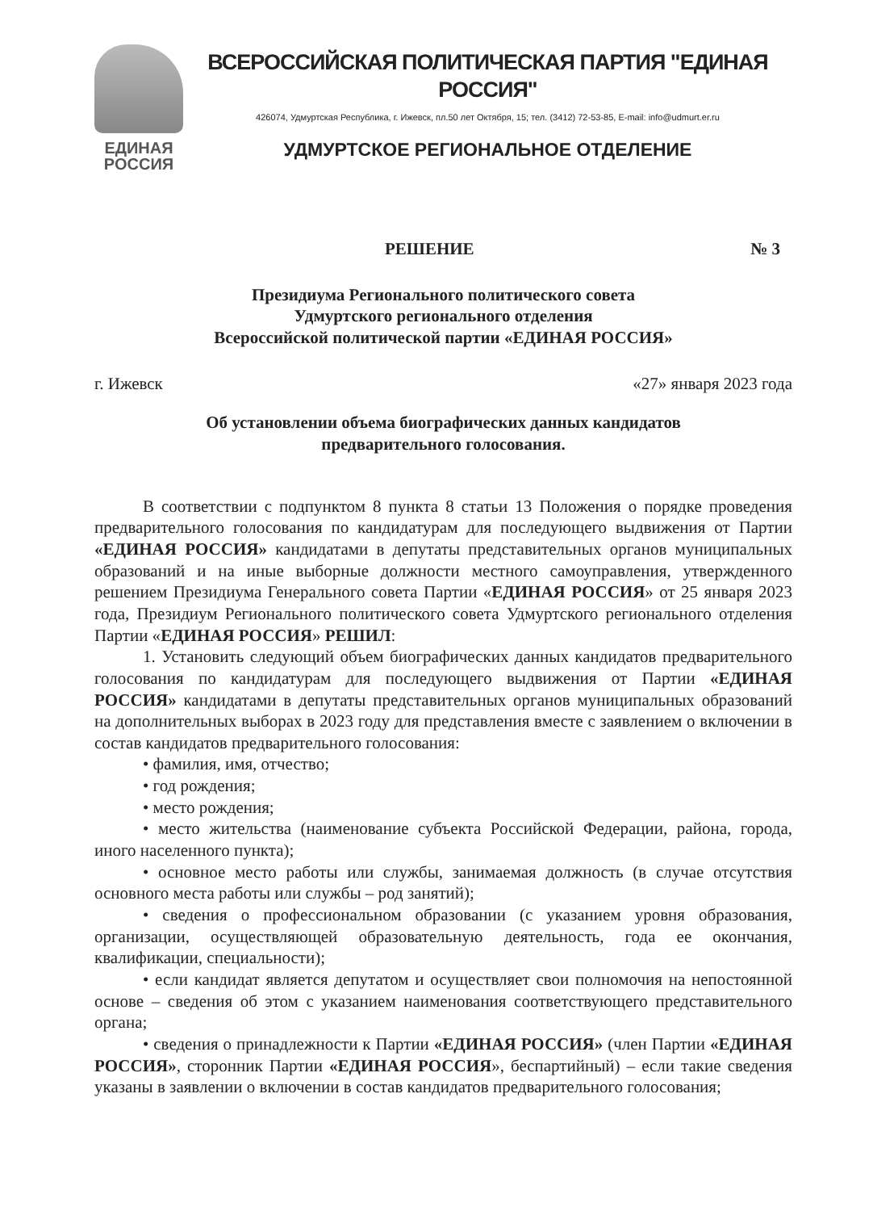ЕДИНАЯ
РОССИЯ
ВСЕРОССИЙСКАЯ ПОЛИТИЧЕСКАЯ ПАРТИЯ "ЕДИНАЯ РОССИЯ"
426074, Удмуртская Республика, г. Ижевск, пл.50 лет Октября, 15; тел. (3412) 72-53-85, E-mail: info@udmurt.er.ru
УДМУРТСКОЕ РЕГИОНАЛЬНОЕ ОТДЕЛЕНИЕ
РЕШЕНИЕ № 3
Президиума Регионального политического совета
Удмуртского регионального отделения
Всероссийской политической партии «ЕДИНАЯ РОССИЯ»
г. Ижевск «27» января 2023 года
Об установлении объема биографических данных кандидатов
предварительного голосования.
В соответствии с подпунктом 8 пункта 8 статьи 13 Положения о порядке проведения предварительного голосования по кандидатурам для последующего выдвижения от Партии «ЕДИНАЯ РОССИЯ» кандидатами в депутаты представительных органов муниципальных образований и на иные выборные должности местного самоуправления, утвержденного решением Президиума Генерального совета Партии «ЕДИНАЯ РОССИЯ» от 25 января 2023 года, Президиум Регионального политического совета Удмуртского регионального отделения Партии «ЕДИНАЯ РОССИЯ» РЕШИЛ:
1. Установить следующий объем биографических данных кандидатов предварительного голосования по кандидатурам для последующего выдвижения от Партии «ЕДИНАЯ РОССИЯ» кандидатами в депутаты представительных органов муниципальных образований на дополнительных выборах в 2023 году для представления вместе с заявлением о включении в состав кандидатов предварительного голосования:
• фамилия, имя, отчество;
• год рождения;
• место рождения;
• место жительства (наименование субъекта Российской Федерации, района, города, иного населенного пункта);
• основное место работы или службы, занимаемая должность (в случае отсутствия основного места работы или службы – род занятий);
• сведения о профессиональном образовании (с указанием уровня образования, организации, осуществляющей образовательную деятельность, года ее окончания, квалификации, специальности);
• если кандидат является депутатом и осуществляет свои полномочия на непостоянной основе – сведения об этом с указанием наименования соответствующего представительного органа;
• сведения о принадлежности к Партии «ЕДИНАЯ РОССИЯ» (член Партии «ЕДИНАЯ РОССИЯ», сторонник Партии «ЕДИНАЯ РОССИЯ», беспартийный) – если такие сведения указаны в заявлении о включении в состав кандидатов предварительного голосования;